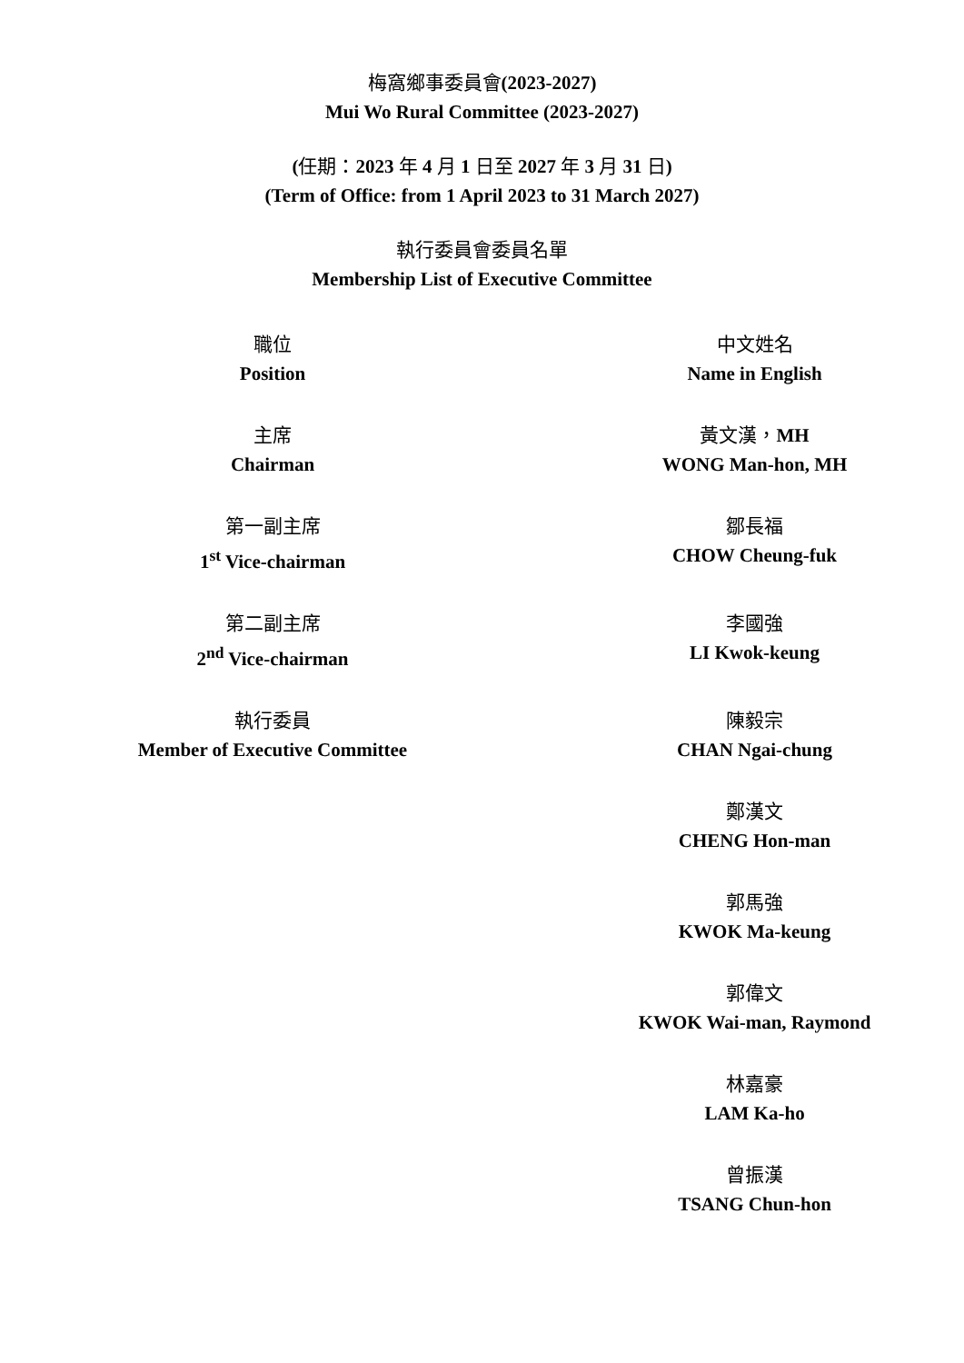梅窩鄉事委員會(2023-2027)
Mui Wo Rural Committee (2023-2027)
(任期：2023 年 4 月 1 日至 2027 年 3 月 31 日)
(Term of Office: from 1 April 2023 to 31 March 2027)
執行委員會委員名單
Membership List of Executive Committee
| 職位 Position | 中文姓名 Name in English |
| --- | --- |
| 主席 Chairman | 黃文漢， MH WONG Man-hon, MH |
| 第一副主席 1<sup>st</sup> Vice-chairman | 鄒長福 CHOW Cheung-fuk |
| 第二副主席 2<sup>nd</sup> Vice-chairman | 李國強 LI Kwok-keung |
| 執行委員 Member of Executive Committee | 陳毅宗 CHAN Ngai-chung |
| | 鄭漢文 CHENG Hon-man |
| | 郭馬強 KWOK Ma-keung |
| | 郭偉文 KWOK Wai-man, Raymond |
| | 林嘉豪 LAM Ka-ho |
| | 曾振漢 TSANG Chun-hon |